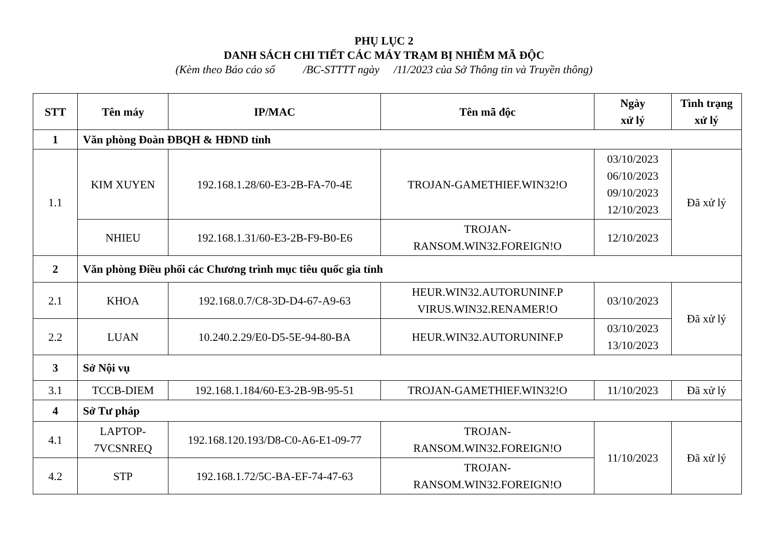PHỤ LỤC 2
DANH SÁCH CHI TIẾT CÁC MÁY TRẠM BỊ NHIỄM MÃ ĐỘC
(Kèm theo Báo cáo số /BC-STTTT ngày /11/2023 của Sở Thông tin và Truyền thông)
| STT | Tên máy | IP/MAC | Tên mã độc | Ngày xử lý | Tình trạng xử lý |
| --- | --- | --- | --- | --- | --- |
| 1 | Văn phòng Đoàn ĐBQH & HĐND tỉnh | | | | |
| 1.1 | KIM XUYEN | 192.168.1.28/60-E3-2B-FA-70-4E | TROJAN-GAMETHIEF.WIN32!O | 03/10/2023 06/10/2023 09/10/2023 12/10/2023 | Đã xử lý |
| | NHIEU | 192.168.1.31/60-E3-2B-F9-B0-E6 | TROJAN- RANSOM.WIN32.FOREIGN!O | 12/10/2023 | |
| 2 | Văn phòng Điều phối các Chương trình mục tiêu quốc gia tỉnh | | | | |
| 2.1 | KHOA | 192.168.0.7/C8-3D-D4-67-A9-63 | HEUR.WIN32.AUTORUNINF.P VIRUS.WIN32.RENAMER!O | 03/10/2023 | Đã xử lý |
| 2.2 | LUAN | 10.240.2.29/E0-D5-5E-94-80-BA | HEUR.WIN32.AUTORUNINF.P | 03/10/2023 13/10/2023 | |
| 3 | Sở Nội vụ | | | | |
| 3.1 | TCCB-DIEM | 192.168.1.184/60-E3-2B-9B-95-51 | TROJAN-GAMETHIEF.WIN32!O | 11/10/2023 | Đã xử lý |
| 4 | Sở Tư pháp | | | | |
| 4.1 | LAPTOP- 7VCSNREQ | 192.168.120.193/D8-C0-A6-E1-09-77 | TROJAN- RANSOM.WIN32.FOREIGN!O | 11/10/2023 | Đã xử lý |
| 4.2 | STP | 192.168.1.72/5C-BA-EF-74-47-63 | TROJAN- RANSOM.WIN32.FOREIGN!O | | |